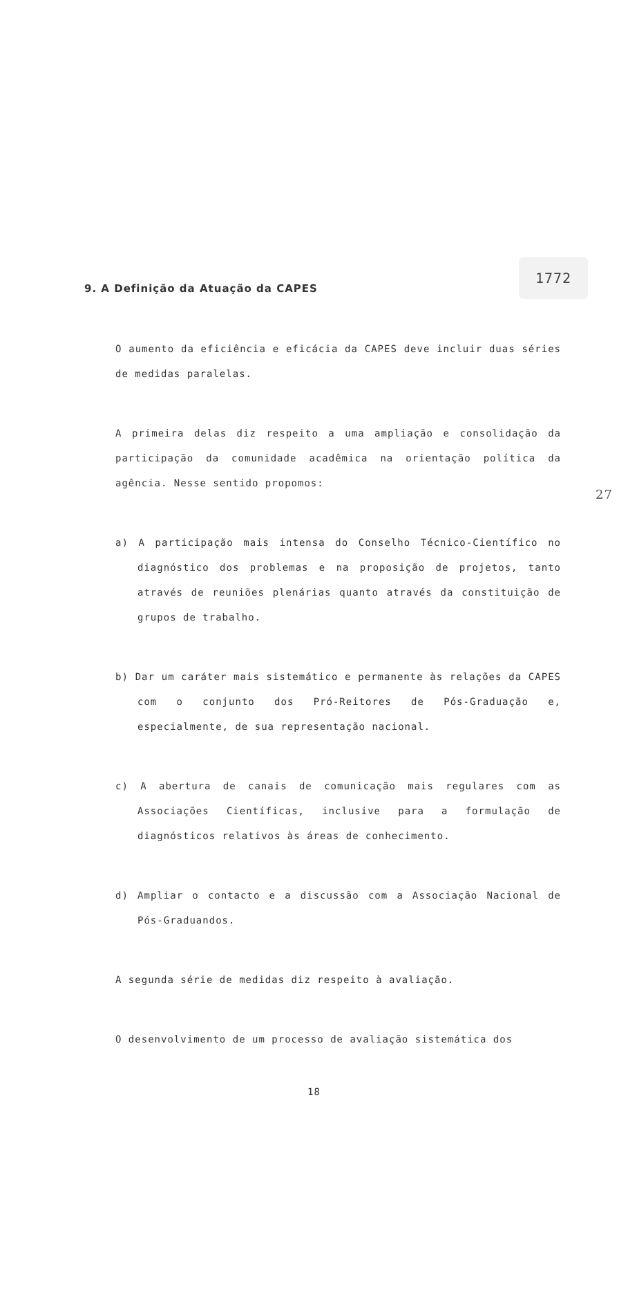27
1772
9. A Definição da Atuação da CAPES
O aumento da eficiência e eficácia da CAPES deve incluir duas séries de medidas paralelas.
A primeira delas diz respeito a uma ampliação e consolidação da participação da comunidade acadêmica na orientação política da agência. Nesse sentido propomos:
a) A participação mais intensa do Conselho Técnico-Científico no diagnóstico dos problemas e na proposição de projetos, tanto através de reuniões plenárias quanto através da constituição de grupos de trabalho.
b) Dar um caráter mais sistemático e permanente às relações da CAPES com o conjunto dos Pró-Reitores de Pós-Graduação e, especialmente, de sua representação nacional.
c) A abertura de canais de comunicação mais regulares com as Associações Científicas, inclusive para a formulação de diagnósticos relativos às áreas de conhecimento.
d) Ampliar o contacto e a discussão com a Associação Nacional de Pós-Graduandos.
A segunda série de medidas diz respeito à avaliação.
O desenvolvimento de um processo de avaliação sistemática dos
18